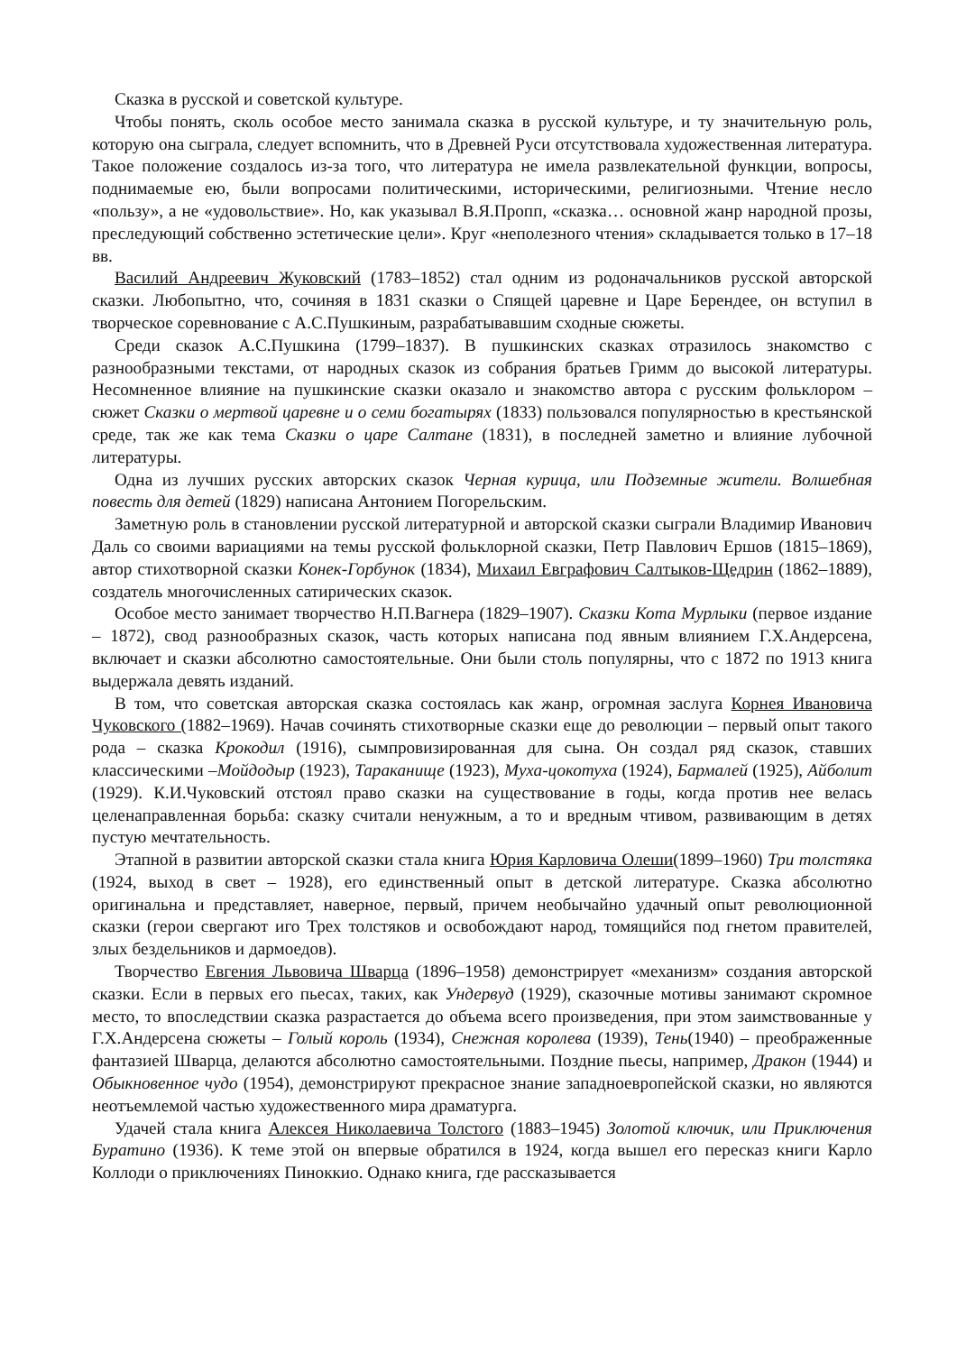Сказка в русской и советской культуре.
Чтобы понять, сколь особое место занимала сказка в русской культуре, и ту значительную роль, которую она сыграла, следует вспомнить, что в Древней Руси отсутствовала художественная литература. Такое положение создалось из-за того, что литература не имела развлекательной функции, вопросы, поднимаемые ею, были вопросами политическими, историческими, религиозными. Чтение несло «пользу», а не «удовольствие». Но, как указывал В.Я.Пропп, «сказка… основной жанр народной прозы, преследующий собственно эстетические цели». Круг «неполезного чтения» складывается только в 17–18 вв.
Василий Андреевич Жуковский (1783–1852) стал одним из родоначальников русской авторской сказки. Любопытно, что, сочиняя в 1831 сказки о Спящей царевне и Царе Берендее, он вступил в творческое соревнование с А.С.Пушкиным, разрабатывавшим сходные сюжеты.
Среди сказок А.С.Пушкина (1799–1837). В пушкинских сказках отразилось знакомство с разнообразными текстами, от народных сказок из собрания братьев Гримм до высокой литературы. Несомненное влияние на пушкинские сказки оказало и знакомство автора с русским фольклором – сюжет Сказки о мертвой царевне и о семи богатырях (1833) пользовался популярностью в крестьянской среде, так же как тема Сказки о царе Салтане (1831), в последней заметно и влияние лубочной литературы.
Одна из лучших русских авторских сказок Черная курица, или Подземные жители. Волшебная повесть для детей (1829) написана Антонием Погорельским.
Заметную роль в становлении русской литературной и авторской сказки сыграли Владимир Иванович Даль со своими вариациями на темы русской фольклорной сказки, Петр Павлович Ершов (1815–1869), автор стихотворной сказки Конек-Горбунок (1834), Михаил Евграфович Салтыков-Щедрин (1862–1889), создатель многочисленных сатирических сказок.
Особое место занимает творчество Н.П.Вагнера (1829–1907). Сказки Кота Мурлыки (первое издание – 1872), свод разнообразных сказок, часть которых написана под явным влиянием Г.Х.Андерсена, включает и сказки абсолютно самостоятельные. Они были столь популярны, что с 1872 по 1913 книга выдержала девять изданий.
В том, что советская авторская сказка состоялась как жанр, огромная заслуга Корнея Ивановича Чуковского (1882–1969). Начав сочинять стихотворные сказки еще до революции – первый опыт такого рода – сказка Крокодил (1916), сымпровизированная для сына. Он создал ряд сказок, ставших классическими –Мойдодыр (1923), Тараканище (1923), Муха-цокотуха (1924), Бармалей (1925), Айболит (1929). К.И.Чуковский отстоял право сказки на существование в годы, когда против нее велась целенаправленная борьба: сказку считали ненужным, а то и вредным чтивом, развивающим в детях пустую мечтательность.
Этапной в развитии авторской сказки стала книга Юрия Карловича Олеши(1899–1960) Три толстяка (1924, выход в свет – 1928), его единственный опыт в детской литературе. Сказка абсолютно оригинальна и представляет, наверное, первый, причем необычайно удачный опыт революционной сказки (герои свергают иго Трех толстяков и освобождают народ, томящийся под гнетом правителей, злых бездельников и дармоедов).
Творчество Евгения Львовича Шварца (1896–1958) демонстрирует «механизм» создания авторской сказки. Если в первых его пьесах, таких, как Ундервуд (1929), сказочные мотивы занимают скромное место, то впоследствии сказка разрастается до объема всего произведения, при этом заимствованные у Г.Х.Андерсена сюжеты – Голый король (1934), Снежная королева (1939), Тень(1940) – преображенные фантазией Шварца, делаются абсолютно самостоятельными. Поздние пьесы, например, Дракон (1944) и Обыкновенное чудо (1954), демонстрируют прекрасное знание западноевропейской сказки, но являются неотъемлемой частью художественного мира драматурга.
Удачей стала книга Алексея Николаевича Толстого (1883–1945) Золотой ключик, или Приключения Буратино (1936). К теме этой он впервые обратился в 1924, когда вышел его пересказ книги Карло Коллоди о приключениях Пиноккио. Однако книга, где рассказывается